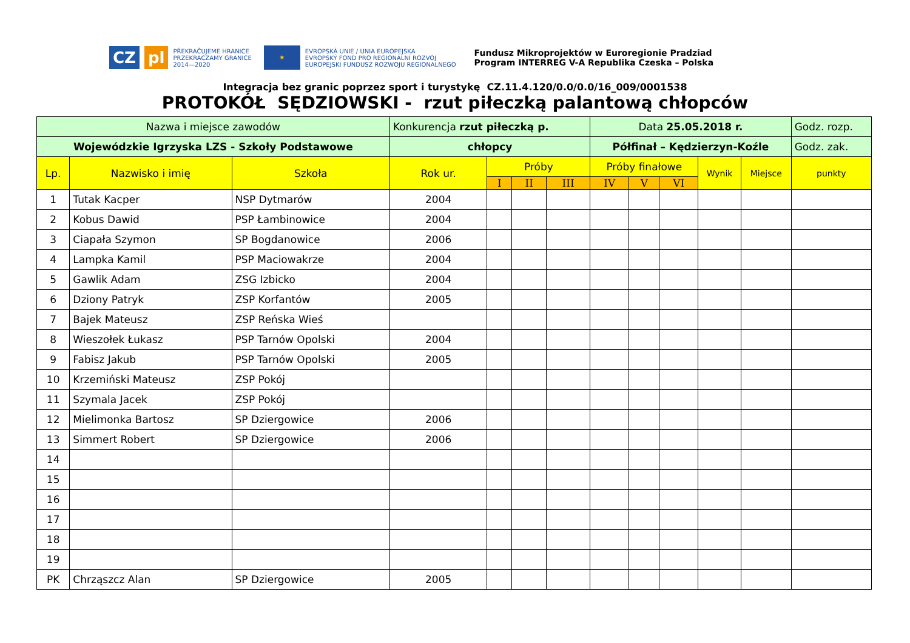CZ pl
PŘEKRAČUJEME HRANICE
PRZEKRACZAMY GRANICE
2014—2020
★
EVROPSKÁ UNIE / UNIA EUROPEJSKA
EVROPSKÝ FOND PRO REGIONÁLNÍ ROZVOJ
EUROPEJSKI FUNDUSZ ROZWOJU REGIONALNEGO
Fundusz Mikroprojektów w Euroregionie Pradziad
Program INTERREG V-A Republika Czeska – Polska
Integracja bez granic poprzez sport i turystykę CZ.11.4.120/0.0/0.0/16_009/0001538
PROTOKÓŁ SĘDZIOWSKI - rzut piłeczką palantową chłopców
| Nazwa i miejsce zawodów | | | Konkurencja rzut piłeczką p. | | | | Data 25.05.2018 r. | | | | | Godz. rozp. |
| Wojewódzkie Igrzyska LZS - Szkoły Podstawowe | | | chłopcy | | | | Półfinał – Kędzierzyn-Koźle | | | | | Godz. zak. |
| Lp. | Nazwisko i imię | Szkoła | Rok ur. | Próby | | | Próby finałowe | | | Wynik | Miejsce | punkty |
| | | | | I | II | III | IV | V | VI | | | |
| 1 | Tutak Kacper | NSP Dytmarów | 2004 | | | | | | | | | |
| 2 | Kobus Dawid | PSP Łambinowice | 2004 | | | | | | | | | |
| 3 | Ciapała Szymon | SP Bogdanowice | 2006 | | | | | | | | | |
| 4 | Lampka Kamil | PSP Maciowakrze | 2004 | | | | | | | | | |
| 5 | Gawlik Adam | ZSG Izbicko | 2004 | | | | | | | | | |
| 6 | Dziony Patryk | ZSP Korfantów | 2005 | | | | | | | | | |
| 7 | Bajek Mateusz | ZSP Reńska Wieś | | | | | | | | | | |
| 8 | Wieszołek Łukasz | PSP Tarnów Opolski | 2004 | | | | | | | | | |
| 9 | Fabisz Jakub | PSP Tarnów Opolski | 2005 | | | | | | | | | |
| 10 | Krzemiński Mateusz | ZSP Pokój | | | | | | | | | | |
| 11 | Szymala Jacek | ZSP Pokój | | | | | | | | | | |
| 12 | Mielimonka Bartosz | SP Dziergowice | 2006 | | | | | | | | | |
| 13 | Simmert Robert | SP Dziergowice | 2006 | | | | | | | | | |
| 14 | | | | | | | | | | | | |
| 15 | | | | | | | | | | | | |
| 16 | | | | | | | | | | | | |
| 17 | | | | | | | | | | | | |
| 18 | | | | | | | | | | | | |
| 19 | | | | | | | | | | | | |
| PK | Chrząszcz Alan | SP Dziergowice | 2005 | | | | | | | | | |